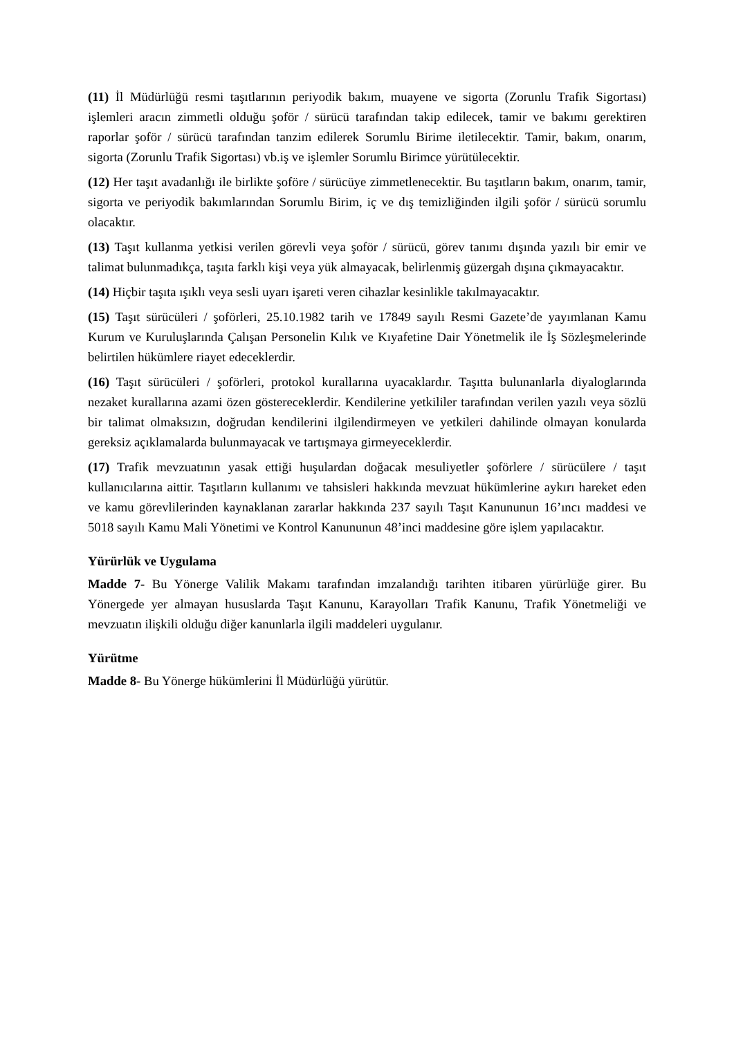(11) İl Müdürlüğü resmi taşıtlarının periyodik bakım, muayene ve sigorta (Zorunlu Trafik Sigortası) işlemleri aracın zimmetli olduğu şoför / sürücü tarafından takip edilecek, tamir ve bakımı gerektiren raporlar şoför / sürücü tarafından tanzim edilerek Sorumlu Birime iletilecektir. Tamir, bakım, onarım, sigorta (Zorunlu Trafik Sigortası) vb.iş ve işlemler Sorumlu Birimce yürütülecektir.
(12) Her taşıt avadanlığı ile birlikte şoföre / sürücüye zimmetlenecektir. Bu taşıtların bakım, onarım, tamir, sigorta ve periyodik bakımlarından Sorumlu Birim, iç ve dış temizliğinden ilgili şoför / sürücü sorumlu olacaktır.
(13) Taşıt kullanma yetkisi verilen görevli veya şoför / sürücü, görev tanımı dışında yazılı bir emir ve talimat bulunmadıkça, taşıta farklı kişi veya yük almayacak, belirlenmiş güzergah dışına çıkmayacaktır.
(14) Hiçbir taşıta ışıklı veya sesli uyarı işareti veren cihazlar kesinlikle takılmayacaktır.
(15) Taşıt sürücüleri / şoförleri, 25.10.1982 tarih ve 17849 sayılı Resmi Gazete’de yayımlanan Kamu Kurum ve Kuruluşlarında Çalışan Personelin Kılık ve Kıyafetine Dair Yönetmelik ile İş Sözleşmelerinde belirtilen hükümlere riayet edeceklerdir.
(16) Taşıt sürücüleri / şoförleri, protokol kurallarına uyacaklardır. Taşıtta bulunanlarla diyaloglarında nezaket kurallarına azami özen göstereceklerdir. Kendilerine yetkililer tarafından verilen yazılı veya sözlü bir talimat olmaksızın, doğrudan kendilerini ilgilendirmeyen ve yetkileri dahilinde olmayan konularda gereksiz açıklamalarda bulunmayacak ve tartışmaya girmeyeceklerdir.
(17) Trafik mevzuatının yasak ettiği huşulardan doğacak mesuliyetler şoförlere / sürücülere / taşıt kullanıcılarına aittir. Taşıtların kullanımı ve tahsisleri hakkında mevzuat hükümlerine aykırı hareket eden ve kamu görevlilerinden kaynaklanan zararlar hakkında 237 sayılı Taşıt Kanununun 16’ıncı maddesi ve 5018 sayılı Kamu Mali Yönetimi ve Kontrol Kanununun 48’inci maddesine göre işlem yapılacaktır.
Yürürlük ve Uygulama
Madde 7- Bu Yönerge Valilik Makamı tarafından imzalandığı tarihten itibaren yürürlüğe girer. Bu Yönergede yer almayan hususlarda Taşıt Kanunu, Karayolları Trafik Kanunu, Trafik Yönetmeliği ve mevzuatın ilişkili olduğu diğer kanunlarla ilgili maddeleri uygulanır.
Yürütme
Madde 8- Bu Yönerge hükümlerini İl Müdürlüğü yürütür.